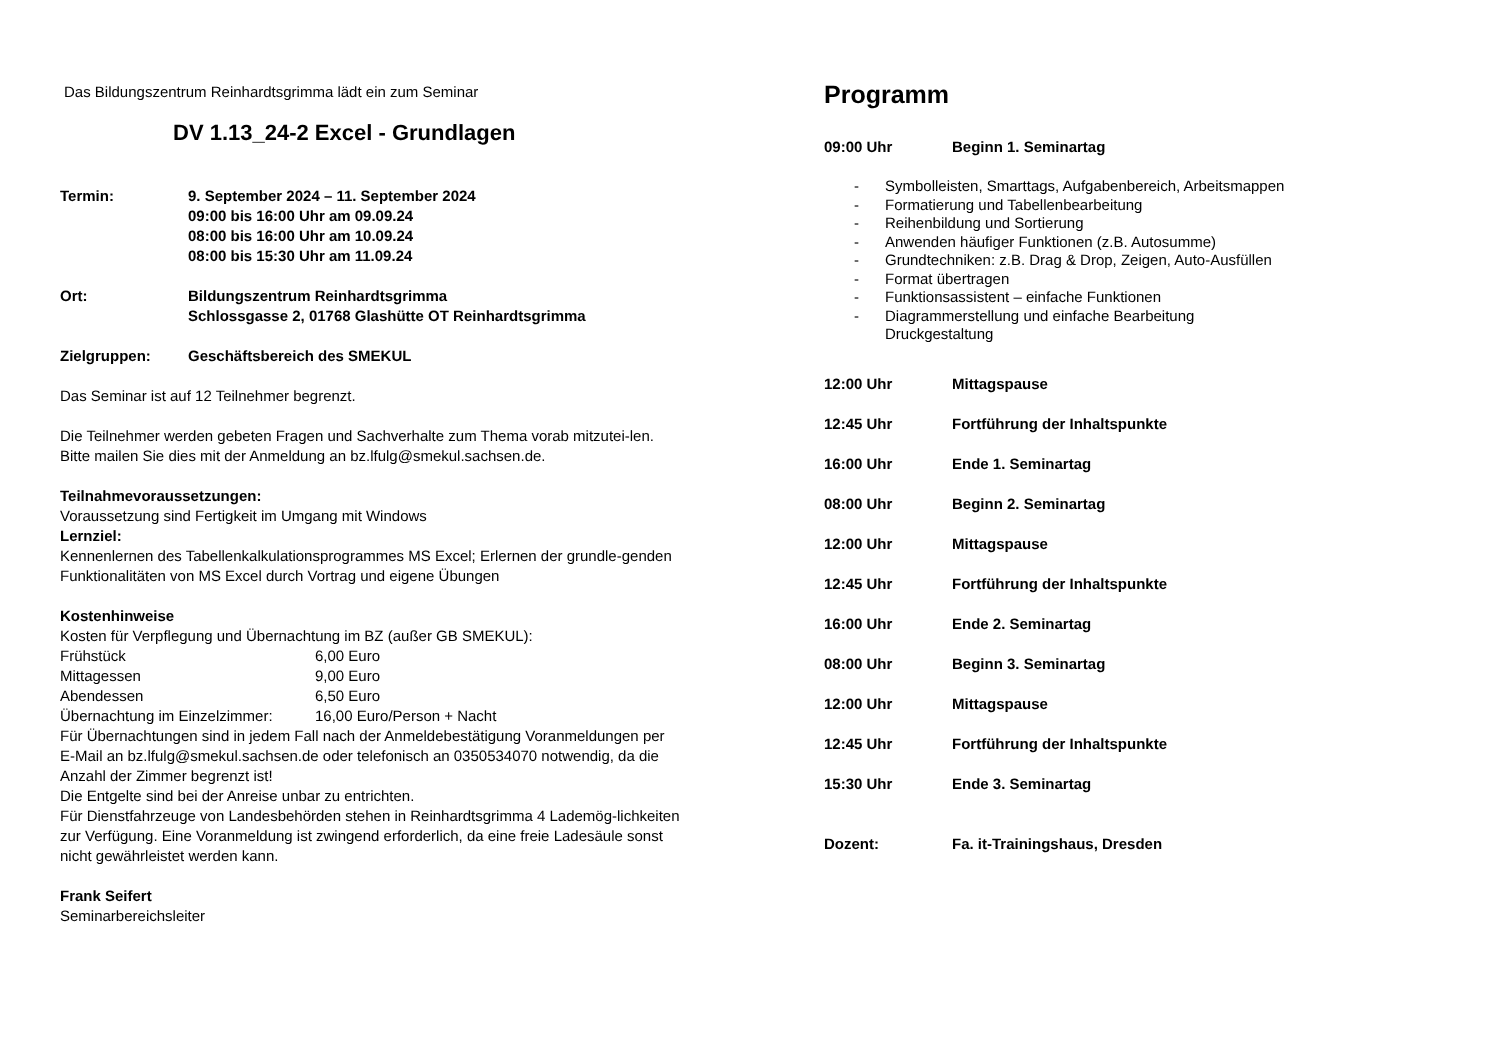Das Bildungszentrum Reinhardtsgrimma lädt ein zum Seminar
DV 1.13_24-2 Excel - Grundlagen
Termin: 9. September 2024 – 11. September 2024
09:00 bis 16:00 Uhr am 09.09.24
08:00 bis 16:00 Uhr am 10.09.24
08:00 bis 15:30 Uhr am 11.09.24
Ort: Bildungszentrum Reinhardtsgrimma
Schlossgasse 2, 01768 Glashütte OT Reinhardtsgrimma
Zielgruppen: Geschäftsbereich des SMEKUL
Das Seminar ist auf 12 Teilnehmer begrenzt.
Die Teilnehmer werden gebeten Fragen und Sachverhalte zum Thema vorab mitzutei-len. Bitte mailen Sie dies mit der Anmeldung an bz.lfulg@smekul.sachsen.de.
Teilnahmevoraussetzungen:
Voraussetzung sind Fertigkeit im Umgang mit Windows
Lernziel:
Kennenlernen des Tabellenkalkulationsprogrammes MS Excel; Erlernen der grundle-genden Funktionalitäten von MS Excel durch Vortrag und eigene Übungen
Kostenhinweise
Kosten für Verpflegung und Übernachtung im BZ (außer GB SMEKUL):
Frühstück 6,00 Euro
Mittagessen 9,00 Euro
Abendessen 6,50 Euro
Übernachtung im Einzelzimmer:
16,00 Euro/Person + Nacht
Für Übernachtungen sind in jedem Fall nach der Anmeldebestätigung Voranmeldungen per E-Mail an bz.lfulg@smekul.sachsen.de oder telefonisch an 0350534070 notwendig, da die Anzahl der Zimmer begrenzt ist!
Die Entgelte sind bei der Anreise unbar zu entrichten.
Für Dienstfahrzeuge von Landesbehörden stehen in Reinhardtsgrimma 4 Lademög-lichkeiten zur Verfügung. Eine Voranmeldung ist zwingend erforderlich, da eine freie Ladesäule sonst nicht gewährleistet werden kann.
Frank Seifert
Seminarbereichsleiter
Programm
09:00 Uhr Beginn 1. Seminartag
- Symbolleisten, Smarttags, Aufgabenbereich, Arbeitsmappen
- Formatierung und Tabellenbearbeitung
- Reihenbildung und Sortierung
- Anwenden häufiger Funktionen (z.B. Autosumme)
- Grundtechniken: z.B. Drag & Drop, Zeigen, Auto-Ausfüllen
- Format übertragen
- Funktionsassistent – einfache Funktionen
- Diagrammerstellung und einfache Bearbeitung
Druckgestaltung
12:00 Uhr Mittagspause
12:45 Uhr Fortführung der Inhaltspunkte
16:00 Uhr Ende 1. Seminartag
08:00 Uhr Beginn 2. Seminartag
12:00 Uhr Mittagspause
12:45 Uhr Fortführung der Inhaltspunkte
16:00 Uhr Ende 2. Seminartag
08:00 Uhr Beginn 3. Seminartag
12:00 Uhr Mittagspause
12:45 Uhr Fortführung der Inhaltspunkte
15:30 Uhr Ende 3. Seminartag
Dozent: Fa. it-Trainingshaus, Dresden